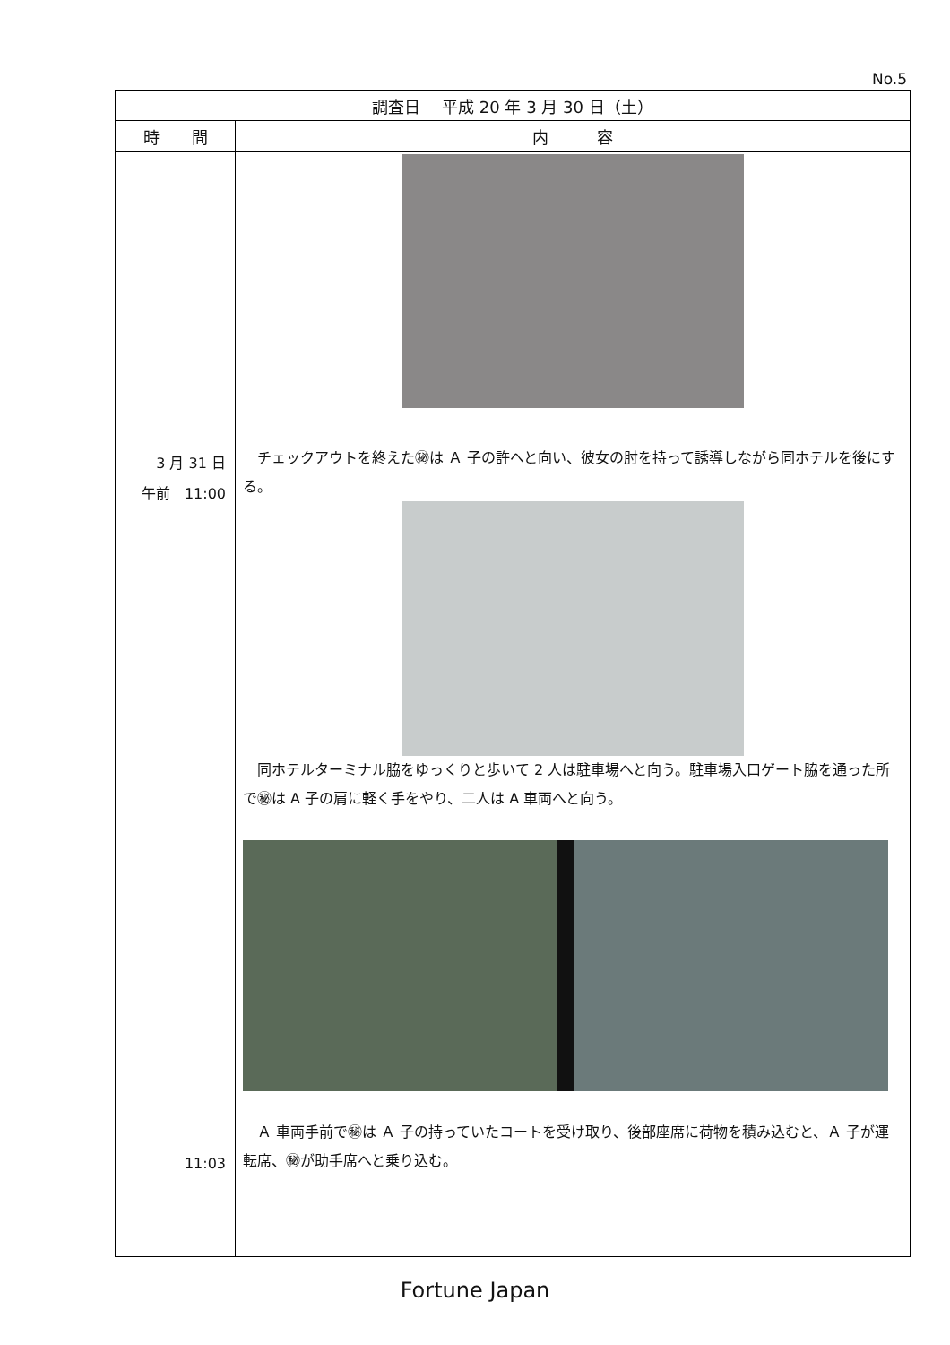No.5
| 調査日 平成 20 年 3 月 30 日（土） | |
| --- | --- |
| 時 間 | 内 容 |
| 3 月 31 日 午前 11:00 11:03 | チェックアウトを終えた㊙は Ａ 子の許へと向い、彼女の肘を持って誘導しながら同ホテルを後にする。 同ホテルターミナル脇をゆっくりと歩いて 2 人は駐車場へと向う。駐車場入口ゲート脇を通った所で㊙は A 子の肩に軽く手をやり、二人は A 車両へと向う。 Ａ 車両手前で㊙は Ａ 子の持っていたコートを受け取り、後部座席に荷物を積み込むと、Ａ 子が運転席、㊙が助手席へと乗り込む。 |
Fortune Japan